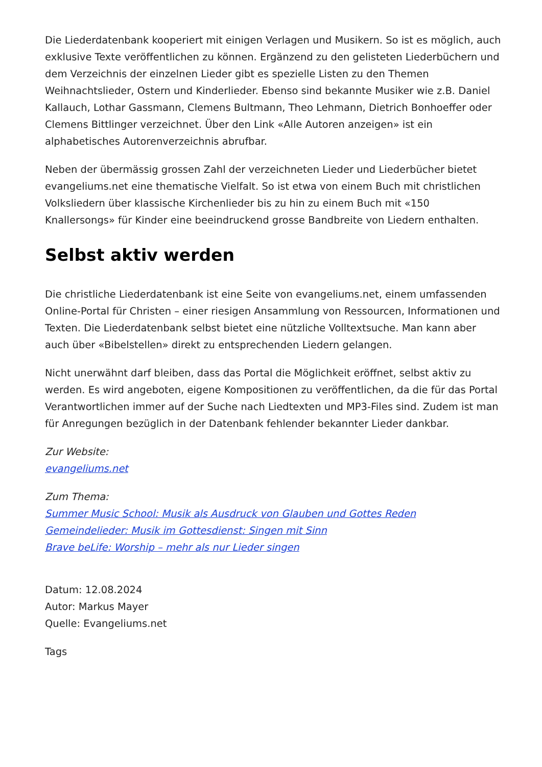Die Liederdatenbank kooperiert mit einigen Verlagen und Musikern. So ist es möglich, auch exklusive Texte veröffentlichen zu können. Ergänzend zu den gelisteten Liederbüchern und dem Verzeichnis der einzelnen Lieder gibt es spezielle Listen zu den Themen Weihnachtslieder, Ostern und Kinderlieder. Ebenso sind bekannte Musiker wie z.B. Daniel Kallauch, Lothar Gassmann, Clemens Bultmann, Theo Lehmann, Dietrich Bonhoeffer oder Clemens Bittlinger verzeichnet. Über den Link «Alle Autoren anzeigen» ist ein alphabetisches Autorenverzeichnis abrufbar.
Neben der übermässig grossen Zahl der verzeichneten Lieder und Liederbücher bietet evangeliums.net eine thematische Vielfalt. So ist etwa von einem Buch mit christlichen Volksliedern über klassische Kirchenlieder bis zu hin zu einem Buch mit «150 Knallersongs» für Kinder eine beeindruckend grosse Bandbreite von Liedern enthalten.
Selbst aktiv werden
Die christliche Liederdatenbank ist eine Seite von evangeliums.net, einem umfassenden Online-Portal für Christen – einer riesigen Ansammlung von Ressourcen, Informationen und Texten. Die Liederdatenbank selbst bietet eine nützliche Volltextsuche. Man kann aber auch über «Bibelstellen» direkt zu entsprechenden Liedern gelangen.
Nicht unerwähnt darf bleiben, dass das Portal die Möglichkeit eröffnet, selbst aktiv zu werden. Es wird angeboten, eigene Kompositionen zu veröffentlichen, da die für das Portal Verantwortlichen immer auf der Suche nach Liedtexten und MP3-Files sind. Zudem ist man für Anregungen bezüglich in der Datenbank fehlender bekannter Lieder dankbar.
Zur Website:
evangeliums.net
Zum Thema:
Summer Music School: Musik als Ausdruck von Glauben und Gottes Reden
Gemeindelieder: Musik im Gottesdienst: Singen mit Sinn
Brave beLife: Worship – mehr als nur Lieder singen
Datum: 12.08.2024
Autor: Markus Mayer
Quelle: Evangeliums.net
Tags